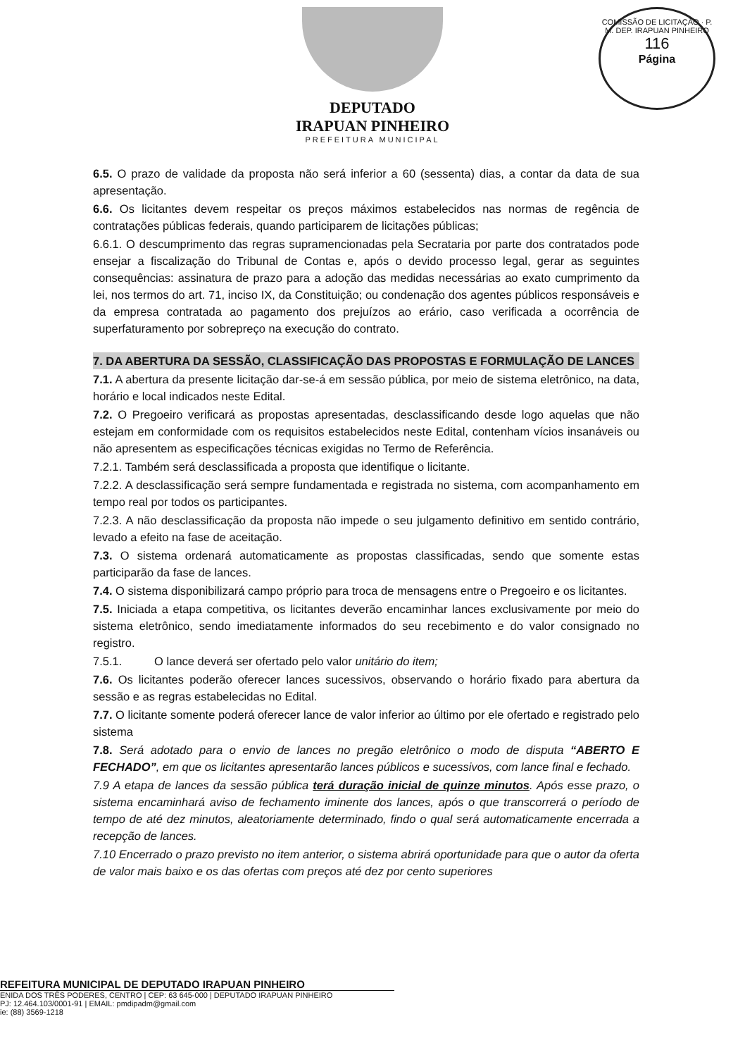COMISSÃO DE LICITAÇÃO · P. M. DEP. IRAPUAN PINHEIRO
116
Página
DEPUTADO
IRAPUAN PINHEIRO
PREFEITURA MUNICIPAL
6.5. O prazo de validade da proposta não será inferior a 60 (sessenta) dias, a contar da data de sua apresentação.
6.6. Os licitantes devem respeitar os preços máximos estabelecidos nas normas de regência de contratações públicas federais, quando participarem de licitações públicas;
6.6.1. O descumprimento das regras supramencionadas pela Secrataria por parte dos contratados pode ensejar a fiscalização do Tribunal de Contas e, após o devido processo legal, gerar as seguintes consequências: assinatura de prazo para a adoção das medidas necessárias ao exato cumprimento da lei, nos termos do art. 71, inciso IX, da Constituição; ou condenação dos agentes públicos responsáveis e da empresa contratada ao pagamento dos prejuízos ao erário, caso verificada a ocorrência de superfaturamento por sobrepreço na execução do contrato.
7. DA ABERTURA DA SESSÃO, CLASSIFICAÇÃO DAS PROPOSTAS E FORMULAÇÃO DE LANCES
7.1. A abertura da presente licitação dar-se-á em sessão pública, por meio de sistema eletrônico, na data, horário e local indicados neste Edital.
7.2. O Pregoeiro verificará as propostas apresentadas, desclassificando desde logo aquelas que não estejam em conformidade com os requisitos estabelecidos neste Edital, contenham vícios insanáveis ou não apresentem as especificações técnicas exigidas no Termo de Referência.
7.2.1. Também será desclassificada a proposta que identifique o licitante.
7.2.2. A desclassificação será sempre fundamentada e registrada no sistema, com acompanhamento em tempo real por todos os participantes.
7.2.3. A não desclassificação da proposta não impede o seu julgamento definitivo em sentido contrário, levado a efeito na fase de aceitação.
7.3. O sistema ordenará automaticamente as propostas classificadas, sendo que somente estas participarão da fase de lances.
7.4. O sistema disponibilizará campo próprio para troca de mensagens entre o Pregoeiro e os licitantes.
7.5. Iniciada a etapa competitiva, os licitantes deverão encaminhar lances exclusivamente por meio do sistema eletrônico, sendo imediatamente informados do seu recebimento e do valor consignado no registro.
7.5.1. O lance deverá ser ofertado pelo valor unitário do item;
7.6. Os licitantes poderão oferecer lances sucessivos, observando o horário fixado para abertura da sessão e as regras estabelecidas no Edital.
7.7. O licitante somente poderá oferecer lance de valor inferior ao último por ele ofertado e registrado pelo sistema
7.8. Será adotado para o envio de lances no pregão eletrônico o modo de disputa “ABERTO E FECHADO”, em que os licitantes apresentarão lances públicos e sucessivos, com lance final e fechado.
7.9 A etapa de lances da sessão pública terá duração inicial de quinze minutos. Após esse prazo, o sistema encaminhará aviso de fechamento iminente dos lances, após o que transcorrerá o período de tempo de até dez minutos, aleatoriamente determinado, findo o qual será automaticamente encerrada a recepção de lances.
7.10 Encerrado o prazo previsto no item anterior, o sistema abrirá oportunidade para que o autor da oferta de valor mais baixo e os das ofertas com preços até dez por cento superiores
REFEITURA MUNICIPAL DE DEPUTADO IRAPUAN PINHEIRO
ENIDA DOS TRÊS PODERES, CENTRO | CEP: 63 645-000 | DEPUTADO IRAPUAN PINHEIRO
PJ: 12.464.103/0001-91 | EMAIL: pmdipadm@gmail.com
ie: (88) 3569-1218